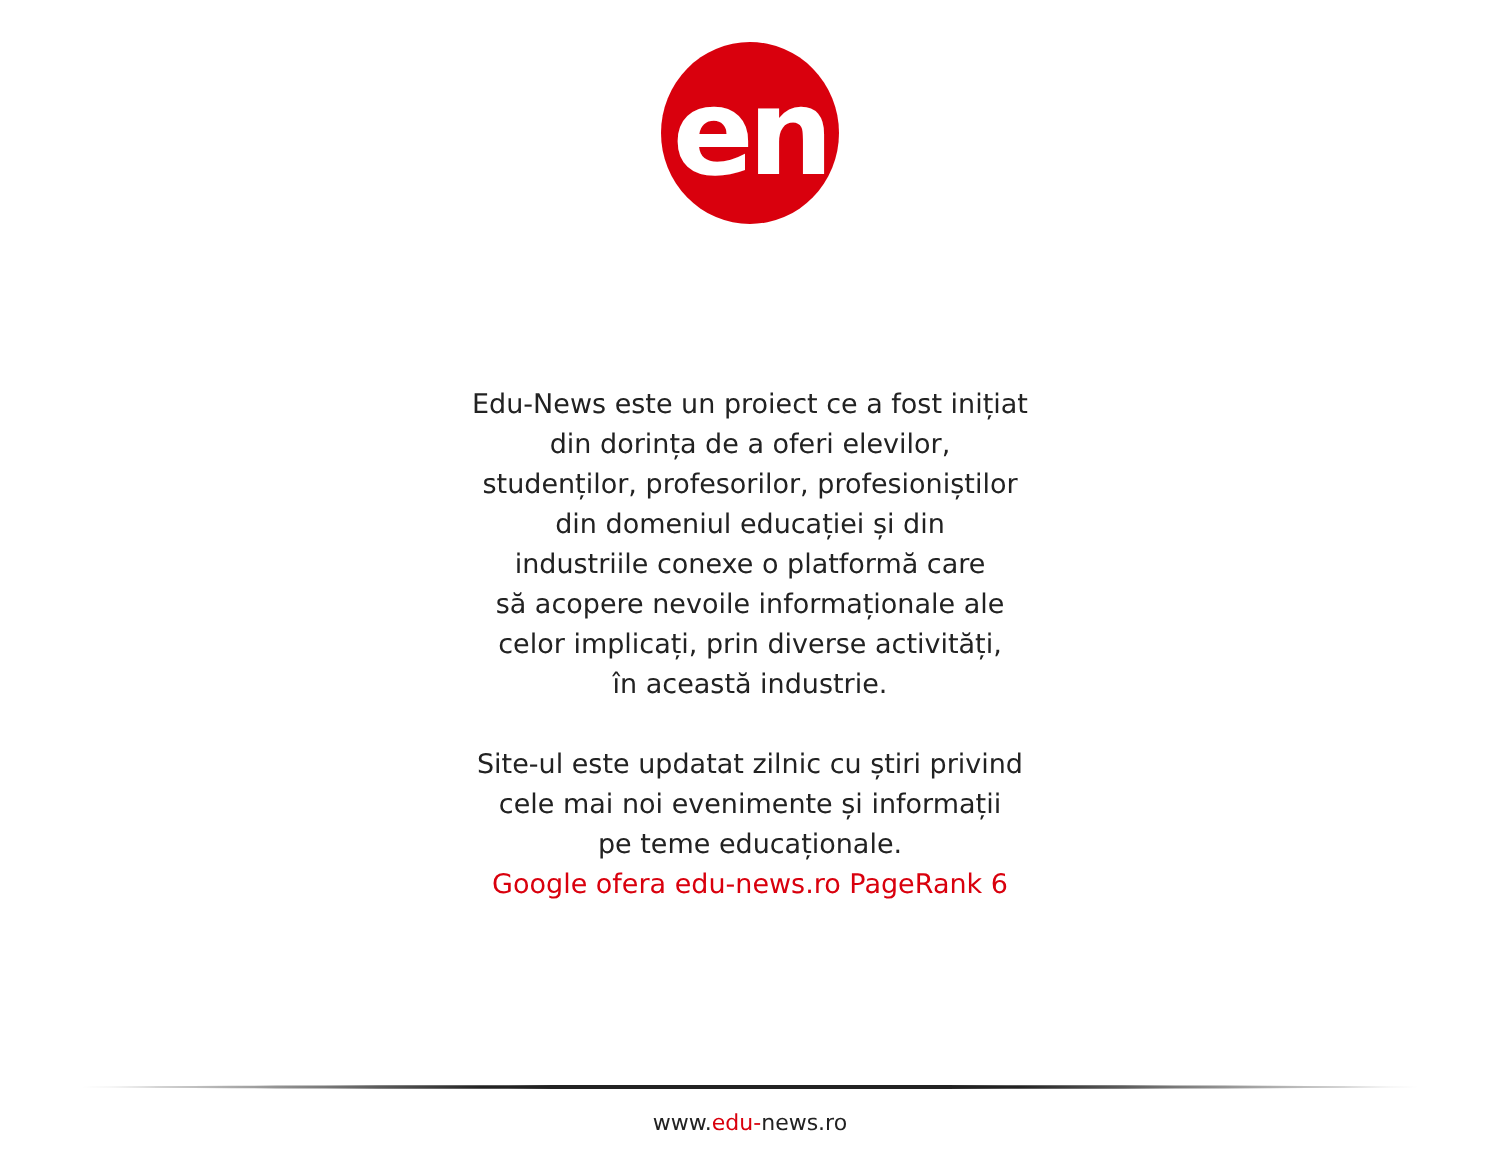en
Edu-News este un proiect ce a fost inițiat
din dorința de a oferi elevilor,
studenților, profesorilor, profesioniștilor
din domeniul educației și din
industriile conexe o platformă care
să acopere nevoile informaționale ale
celor implicați, prin diverse activități,
în această industrie.
Site-ul este updatat zilnic cu știri privind
cele mai noi evenimente și informații
pe teme educaționale.
Google ofera edu-news.ro PageRank 6
www.edu-news.ro